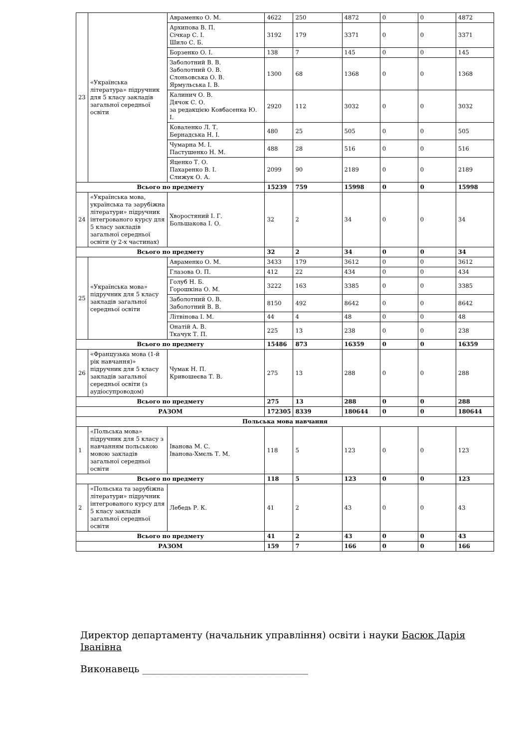| 23 | «Українська література» підручник для 5 класу закладів загальної середньої освіти | Авраменко О. М. | 4622 | 250 | 4872 | 0 | 0 | 4872 |
| | | Архипова В. П. Січкар С. І. Шило С. Б. | 3192 | 179 | 3371 | 0 | 0 | 3371 |
| | | Борзенко О. І. | 138 | 7 | 145 | 0 | 0 | 145 |
| | | Заболотний В. В. Заболотний О. В. Слоньовська О. В. Ярмульська І. В. | 1300 | 68 | 1368 | 0 | 0 | 1368 |
| | | Калинич О. В. Дячок С. О. за редакцією Ковбасенка Ю. І. | 2920 | 112 | 3032 | 0 | 0 | 3032 |
| | | Коваленко Л. Т. Бернадська Н. І. | 480 | 25 | 505 | 0 | 0 | 505 |
| | | Чумарна М. І. Пастушенко Н. М. | 488 | 28 | 516 | 0 | 0 | 516 |
| | | Яценко Т. О. Пахаренко В. І. Слижук О. А. | 2099 | 90 | 2189 | 0 | 0 | 2189 |
| Всього по предмету | | | 15239 | 759 | 15998 | 0 | 0 | 15998 |
| 24 | «Українська мова, українська та зарубіжна літератури» підручник інтегрованого курсу для 5 класу закладів загальної середньої освіти (у 2-х частинах) | Хворостяний І. Г. Большакова І. О. | 32 | 2 | 34 | 0 | 0 | 34 |
| Всього по предмету | | | 32 | 2 | 34 | 0 | 0 | 34 |
| 25 | «Українська мова» підручник для 5 класу закладів загальної середньої освіти | Авраменко О. М. | 3433 | 179 | 3612 | 0 | 0 | 3612 |
| | | Глазова О. П. | 412 | 22 | 434 | 0 | 0 | 434 |
| | | Голуб Н. Б. Горошкіна О. М. | 3222 | 163 | 3385 | 0 | 0 | 3385 |
| | | Заболотний О. В. Заболотний В. В. | 8150 | 492 | 8642 | 0 | 0 | 8642 |
| | | Літвінова І. М. | 44 | 4 | 48 | 0 | 0 | 48 |
| | | Онатій А. В. Ткачук Т. П. | 225 | 13 | 238 | 0 | 0 | 238 |
| Всього по предмету | | | 15486 | 873 | 16359 | 0 | 0 | 16359 |
| 26 | «Французька мова (1-й рік навчання)» підручник для 5 класу закладів загальної середньої освіти (з аудіосупроводом) | Чумак Н. П. Кривошеєва Т. В. | 275 | 13 | 288 | 0 | 0 | 288 |
| Всього по предмету | | | 275 | 13 | 288 | 0 | 0 | 288 |
| РАЗОМ | | | 172305 | 8339 | 180644 | 0 | 0 | 180644 |
| Польська мова навчання | | | | | | | | |
| 1 | «Польська мова» підручник для 5 класу з навчанням польською мовою закладів загальної середньої освіти | Іванова М. С. Іванова-Хмєль Т. М. | 118 | 5 | 123 | 0 | 0 | 123 |
| Всього по предмету | | | 118 | 5 | 123 | 0 | 0 | 123 |
| 2 | «Польська та зарубіжна літератури» підручник інтегрованого курсу для 5 класу закладів загальної середньої освіти | Лебедь Р. К. | 41 | 2 | 43 | 0 | 0 | 43 |
| Всього по предмету | | | 41 | 2 | 43 | 0 | 0 | 43 |
| РАЗОМ | | | 159 | 7 | 166 | 0 | 0 | 166 |
Директор департаменту (начальник управління) освіти і науки Басюк Дарія Іванівна
Виконавець ___________________________________